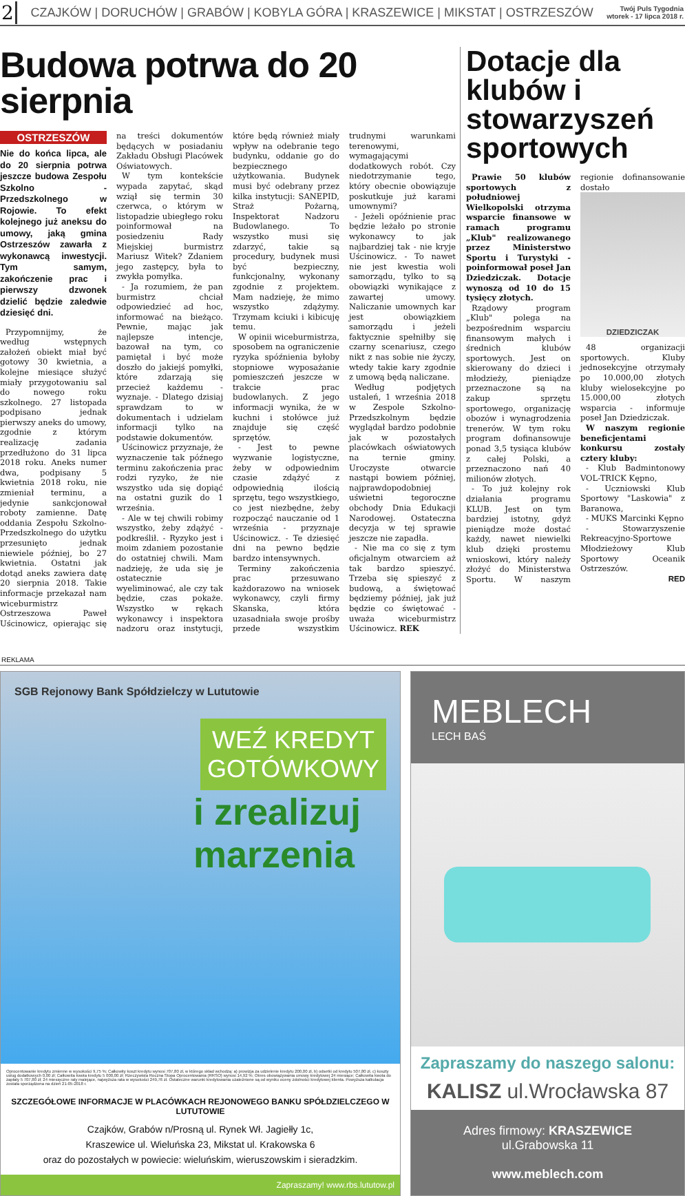2
CZAJKÓW | DORUCHÓW | GRABÓW | KOBYLA GÓRA | KRASZEWICE | MIKSTAT | OSTRZESZÓW
Twój Puls Tygodnia
wtorek - 17 lipca 2018 r.
Budowa potrwa do 20 sierpnia
OSTRZESZÓW
Nie do końca lipca, ale do 20 sierpnia potrwa jeszcze budowa Zespołu Szkolno -Przedszkolnego w Rojowie. To efekt kolejnego już aneksu do umowy, jaką gmina Ostrzeszów zawarła z wykonawcą inwestycji. Tym samym, zakończenie prac i pierwszy dzwonek dzielić będzie zaledwie dziesięć dni.
Przypomnijmy, że według wstępnych założeń obiekt miał być gotowy 30 kwietnia, a kolejne miesiące służyć miały przygotowaniu sal do nowego roku szkolnego. 27 listopada podpisano jednak pierwszy aneks do umowy, zgodnie z którym realizację zadania przedłużono do 31 lipca 2018 roku. Aneks numer dwa, podpisany 5 kwietnia 2018 roku, nie zmieniał terminu, a jedynie sankcjonował roboty zamienne. Datę oddania Zespołu Szkolno-Przedszkolnego do użytku przesunięto jednak niewiele później, bo 27 kwietnia. Ostatni jak dotąd aneks zawiera datę 20 sierpnia 2018. Takie informacje przekazał nam wiceburmistrz Ostrzeszowa Paweł Uścinowicz, opierając się na treści dokumentów będących w posiadaniu Zakładu Obsługi Placówek Oświatowych.
W tym kontekście wypada zapytać, skąd wziął się termin 30 czerwca, o którym w listopadzie ubiegłego roku poinformował na posiedzeniu Rady Miejskiej burmistrz Mariusz Witek? Zdaniem jego zastępcy, była to zwykła pomyłka.
- Ja rozumiem, że pan burmistrz chciał odpowiedzieć ad hoc, informować na bieżąco. Pewnie, mając jak najlepsze intencje, bazował na tym, co pamiętał i być może doszło do jakiejś pomyłki, które zdarzają się przecież każdemu - wyznaje. - Dlatego dzisiaj sprawdzam to w dokumentach i udzielam informacji tylko na podstawie dokumentów.
Uścinowicz przyznaje, że wyznaczenie tak późnego terminu zakończenia prac rodzi ryzyko, że nie wszystko uda się dopiąć na ostatni guzik do 1 września.
- Ale w tej chwili robimy wszystko, żeby zdążyć - podkreślił. - Ryzyko jest i moim zdaniem pozostanie do ostatniej chwili. Mam nadzieję, że uda się je ostatecznie wyeliminować, ale czy tak będzie, czas pokaże. Wszystko w rękach wykonawcy i inspektora nadzoru oraz instytucji, które będą również miały wpływ na odebranie tego budynku, oddanie go do bezpiecznego użytkowania. Budynek musi być odebrany przez kilka instytucji: SANEPID, Straż Pożarną, Inspektorat Nadzoru Budowlanego. To wszystko musi się zdarzyć, takie są procedury, budynek musi być bezpieczny, funkcjonalny, wykonany zgodnie z projektem. Mam nadzieję, że mimo wszystko zdążymy. Trzymam kciuki i kibicuję temu.
W opinii wiceburmistrza, sposobem na ograniczenie ryzyka spóźnienia byłoby stopniowe wyposażanie pomieszczeń jeszcze w trakcie prac budowlanych. Z jego informacji wynika, że w kuchni i stołówce już znajduje się część sprzętów.
- Jest to pewne wyzwanie logistyczne, żeby w odpowiednim czasie zdążyć z odpowiednią ilością sprzętu, tego wszystkiego, co jest niezbędne, żeby rozpocząć nauczanie od 1 września - przyznaje Uścinowicz. - Te dziesięć dni na pewno będzie bardzo intensywnych.
Terminy zakończenia prac przesuwano każdorazowo na wniosek wykonawcy, czyli firmy Skanska, która uzasadniała swoje prośby przede wszystkim trudnymi warunkami terenowymi, wymagającymi dodatkowych robót. Czy niedotrzymanie tego, który obecnie obowiązuje poskutkuje już karami umownymi?
- Jeżeli opóźnienie prac będzie leżało po stronie wykonawcy to jak najbardziej tak - nie kryje Uścinowicz. - To nawet nie jest kwestia woli samorządu, tylko to są obowiązki wynikające z zawartej umowy. Naliczanie umownych kar jest obowiązkiem samorządu i jeżeli faktycznie spełniłby się czarny scenariusz, czego nikt z nas sobie nie życzy, wtedy takie kary zgodnie z umową będą naliczane.
Według podjętych ustaleń, 1 września 2018 w Zespole Szkolno-Przedszkolnym będzie wyglądał bardzo podobnie jak w pozostałych placówkach oświatowych na ternie gminy. Uroczyste otwarcie nastąpi bowiem później, najprawdopodobniej uświetni tegoroczne obchody Dnia Edukacji Narodowej. Ostateczna decyzja w tej sprawie jeszcze nie zapadła.
- Nie ma co się z tym oficjalnym otwarciem aż tak bardzo spieszyć. Trzeba się spieszyć z budową, a świętować będziemy później, jak już będzie co świętować - uważa wiceburmistrz Uścinowicz. REK
Dotacje dla klubów i stowarzyszeń sportowych
Prawie 50 klubów sportowych z południowej Wielkopolski otrzyma wsparcie finansowe w ramach programu „Klub" realizowanego przez Ministerstwo Sportu i Turystyki - poinformował poseł Jan Dziedziczak. Dotacje wynoszą od 10 do 15 tysięcy złotych.
Rządowy program „Klub" polega na bezpośrednim wsparciu finansowym małych i średnich klubów sportowych. Jest on skierowany do dzieci i młodzieży, pieniądze przeznaczone są na zakup sprzętu sportowego, organizację obozów i wynagrodzenia trenerów. W tym roku program dofinansowuje ponad 3,5 tysiąca klubów z całej Polski, a przeznaczono nań 40 milionów złotych.
- To już kolejny rok działania programu KLUB. Jest on tym bardziej istotny, gdyż pieniądze może dostać każdy, nawet niewielki klub dzięki prostemu wnioskowi, który należy złożyć do Ministerstwa Sportu. W naszym regionie dofinansowanie dostało
DZIEDZICZAK
48 organizacji sportowych. Kluby jednosekcyjne otrzymały po 10.000,00 złotych kluby wielosekcyjne po 15.000,00 złotych wsparcia - informuje poseł Jan Dziedziczak.
W naszym regionie beneficjentami konkursu zostały cztery kluby:
- Klub Badmintonowy VOL-TRICK Kępno,
- Uczniowski Klub Sportowy "Laskowia" z Baranowa,
- MUKS Marcinki Kępno
- Stowarzyszenie Rekreacyjno-Sportowe Młodzieżowy Klub Sportowy Oceanik Ostrzeszów.
RED
REKLAMA
SGB Rejonowy Bank Spółdzielczy w Lututowie
WEŹ KREDYT GOTÓWKOWY
i zrealizuj marzenia
Oprocentowanie kredytu zmienne w wysokości 9,75 %; Całkowity koszt kredytu wynosi 707,80 zł, w którego skład wchodzą: a) prowizja za udzielenie kredytu 200,00 zł, b) odsetki od kredytu 507,80 zł, c) koszty usług dodatkowych 0,00 zł; Całkowita kwota kredytu 5 000,00 zł; Rzeczywista Roczna Stopa Oprocentowania (RRSO) wynosi 14,92 %; Okres obowiązywania umowy kredytowej 24 miesiące; Całkowita kwota do zapłaty 5 707,80 zł; 24 miesięczne raty malejące, najwyższa rata w wysokości 249,76 zł. Ostateczne warunki kredytowania uzależnione są od wyniku oceny zdolności kredytowej klienta. Powyższa kalkulacja została sporządzona na dzień 21-05-2018 r.
SZCZEGÓŁOWE INFORMACJE W PLACÓWKACH REJONOWEGO BANKU SPÓŁDZIELCZEGO W LUTUTOWIE
Czajków, Grabów n/Prosną ul. Rynek Wł. Jagiełły 1c,
Kraszewice ul. Wieluńska 23, Mikstat ul. Krakowska 6
oraz do pozostałych w powiecie: wieluńskim, wieruszowskim i sieradzkim.
Zapraszamy! www.rbs.lututow.pl
MEBLECH
LECH BAŚ
Zapraszamy do naszego salonu:
KALISZ ul.Wrocławska 87
Adres firmowy: KRASZEWICE ul.Grabowska 11
www.meblech.com